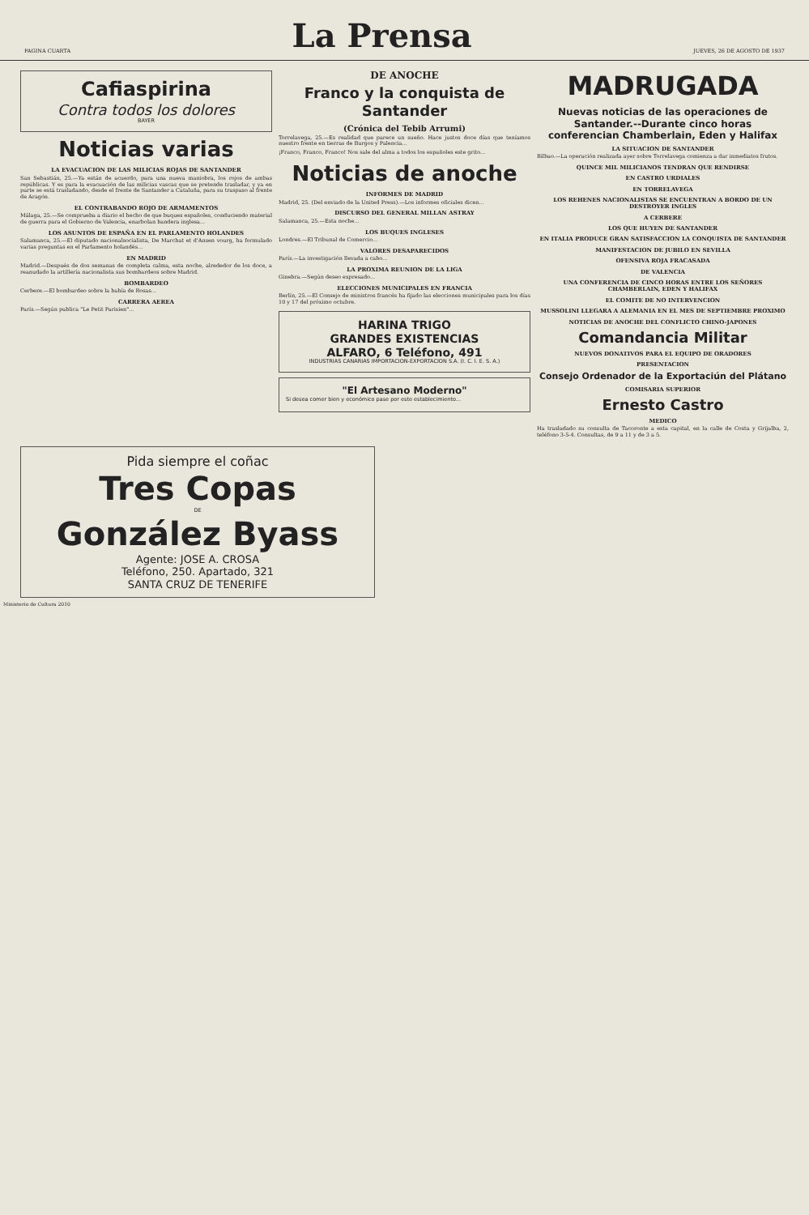PAGINA CUARTA La Prensa JUEVES, 26 DE AGOSTO DE 1937
Cafiaspirina
Contra todos los dolores
BAYER
Noticias varias
LA EVACUACION DE LAS MILICIAS ROJAS DE SANTANDER
San Sebastián, 25.—Ya están de acuerdo, para una nueva maniobra, los rojos de ambas repúblicas. Y es para la evacuación de las milicias vascas que se pretende trasladar, y ya en parte se está trasladando, desde el frente de Santander a Cataluña, para su traspaso al frente de Aragón.
EL CONTRABANDO ROJO DE ARMAMENTOS
Málaga, 25.—Se comprueba a diario el hecho de que buques españoles, conduciendo material de guerra para el Gobierno de Valencia, enarbolan bandera inglesa...
LOS ASUNTOS DE ESPAÑA EN EL PARLAMENTO HOLANDES
Salamanca, 25.—El diputado nacionalsocialista, De Marchat et d'Ansen vourg, ha formulado varias preguntas en el Parlamento holandés...
EN MADRID
Madrid.—Después de dos semanas de completa calma, esta noche, alrededor de los doce, a reanudado la artillería nacionalista sus bombardeos sobre Madrid.
BOMBARDEO
Cerbere.—El bombardeo sobre la bahía de Rosas...
CARRERA AEREA
París.—Según publica "Le Petit Parisien"...
DE ANOCHE
Franco y la conquista de Santander
(Crónica del Tebib Arrumi)
Torrelavega, 25.—Es realidad que parece un sueño. Hace justos doce días que teníamos nuestro frente en tierras de Burgos y Palencia...
¡Franco, Franco, Franco! Nos sale del alma a todos los españoles este grito...
Noticias de anoche
INFORMES DE MADRID
Madrid, 25. (Del enviado de la United Press).—Los informes oficiales dicen...
DISCURSO DEL GENERAL MILLAN ASTRAY
Salamanca, 25.—Esta noche...
LOS BUQUES INGLESES
Londres.—El Tribunal de Comercio...
VALORES DESAPARECIDOS
París.—La investigación llevada a cabo...
LA PROXIMA REUNION DE LA LIGA
Ginebra.—Según deseo expresado...
ELECCIONES MUNICIPALES EN FRANCIA
Berlín, 25.—El Consejo de ministros francés ha fijado las elecciones municipales para los días 10 y 17 del próximo octubre.
HARINA TRIGO
GRANDES EXISTENCIAS
ALFARO, 6 Teléfono, 491
INDUSTRIAS CANARIAS IMPORTACION-EXPORTACION S.A. (I. C. I. E. S. A.)
"El Artesano Moderno"
Si desea comer bien y económico pase por este establecimiento...
MADRUGADA
Nuevas noticias de las operaciones de Santander.--Durante cinco horas conferencian Chamberlain, Eden y Halifax
LA SITUACION DE SANTANDER
Bilbao.—La operación realizada ayer sobre Torrelavega comienza a dar inmediatos frutos.
QUINCE MIL MILICIANOS TENDRAN QUE RENDIRSE
EN CASTRO URDIALES
EN TORRELAVEGA
LOS REHENES NACIONALISTAS SE ENCUENTRAN A BORDO DE UN DESTROYER INGLES
A CERBERE
LOS QUE HUYEN DE SANTANDER
EN ITALIA PRODUCE GRAN SATISFACCION LA CONQUISTA DE SANTANDER
MANIFESTACION DE JUBILO EN SEVILLA
OFENSIVA ROJA FRACASADA
DE VALENCIA
UNA CONFERENCIA DE CINCO HORAS ENTRE LOS SEÑORES CHAMBERLAIN, EDEN Y HALIFAX
EL COMITE DE NO INTERVENCION
MUSSOLINI LLEGARA A ALEMANIA EN EL MES DE SEPTIEMBRE PROXIMO
NOTICIAS DE ANOCHE DEL CONFLICTO CHINO-JAPONES
Comandancia Militar
NUEVOS DONATIVOS PARA EL EQUIPO DE ORADORES
PRESENTACION
Consejo Ordenador de la Exportaciún del Plátano
COMISARIA SUPERIOR
Ernesto Castro
MEDICO
Ha trasladado su consulta de Taco­ronte a esta capital, en la calle de Costa y Grijalba, 2, teléfono 3-5-4. Consultas, de 9 a 11 y de 3 a 5.
Pida siempre el coñac
Tres Copas
DE
González Byass
Agente: JOSE A. CROSA
Teléfono, 250. Apartado, 321
SANTA CRUZ DE TENERIFE
Ministerio de Cultura 2010